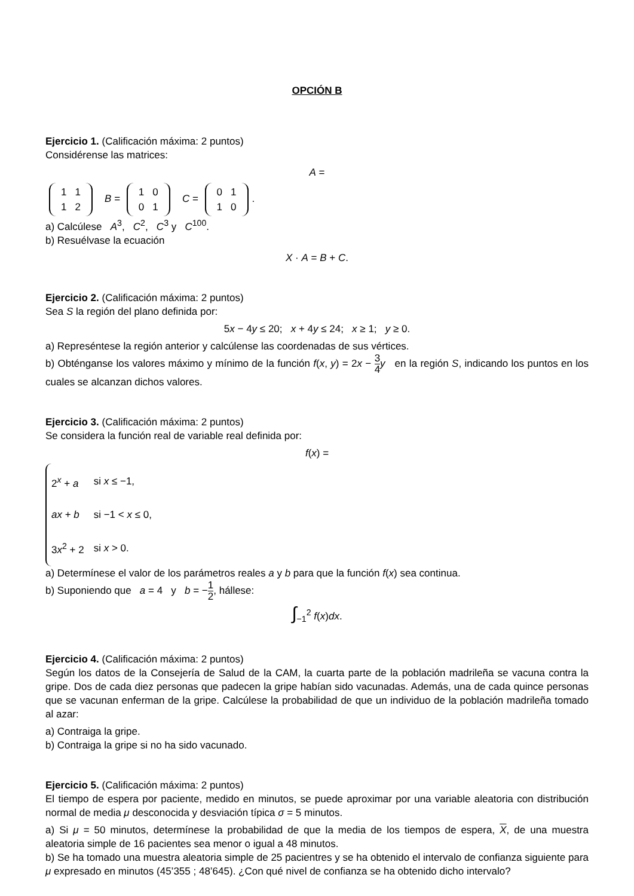OPCIÓN B
Ejercicio 1. (Calificación máxima: 2 puntos)
Considérense las matrices:
A =
| 1 | 1 |
| 1 | 2 |
B =
| 1 | 0 |
| 0 | 1 |
C =
| 0 | 1 |
| 1 | 0 |
.
a) Calcúlese A<sup>3</sup>, C<sup>2</sup>, C<sup>3</sup> y C<sup>100</sup>.
b) Resuélvase la ecuación
X · A = B + C.
Ejercicio 2. (Calificación máxima: 2 puntos)
Sea S la región del plano definida por:
5x − 4y ≤ 20; x + 4y ≤ 24; x ≥ 1; y ≥ 0.
a) Represéntese la región anterior y calcúlense las coordenadas de sus vértices.
b) Obténganse los valores máximo y mínimo de la función f(x, y) = 2x − 3 4 y en la región S, indicando los puntos en los cuales se alcanzan dichos valores.
Ejercicio 3. (Calificación máxima: 2 puntos)
Se considera la función real de variable real definida por:
f(x) =
| 2<sup>x</sup> + a | si x ≤ −1, |
| ax + b | si −1 < x ≤ 0, |
| 3 x<sup>2</sup> + 2 | si x > 0. |
a) Determínese el valor de los parámetros reales a y b para que la función f(x) sea continua.
b) Suponiendo que a = 4 y b = −1 2, hállese:
∫<sub>−1</sub><sup>2</sup> f(x)dx.
Ejercicio 4. (Calificación máxima: 2 puntos)
Según los datos de la Consejería de Salud de la CAM, la cuarta parte de la población madrileña se vacuna contra la gripe. Dos de cada diez personas que padecen la gripe habían sido vacunadas. Además, una de cada quince personas que se vacunan enferman de la gripe. Calcúlese la probabilidad de que un individuo de la población madrileña tomado al azar:
a) Contraiga la gripe.
b) Contraiga la gripe si no ha sido vacunado.
Ejercicio 5. (Calificación máxima: 2 puntos)
El tiempo de espera por paciente, medido en minutos, se puede aproximar por una variable aleatoria con distribución normal de media μ desconocida y desviación típica σ = 5 minutos.
a) Si μ = 50 minutos, determínese la probabilidad de que la media de los tiempos de espera, X, de una muestra aleatoria simple de 16 pacientes sea menor o igual a 48 minutos.
b) Se ha tomado una muestra aleatoria simple de 25 pacientres y se ha obtenido el intervalo de confianza siguiente para μ expresado en minutos (45’355 ; 48’645). ¿Con qué nivel de confianza se ha obtenido dicho intervalo?